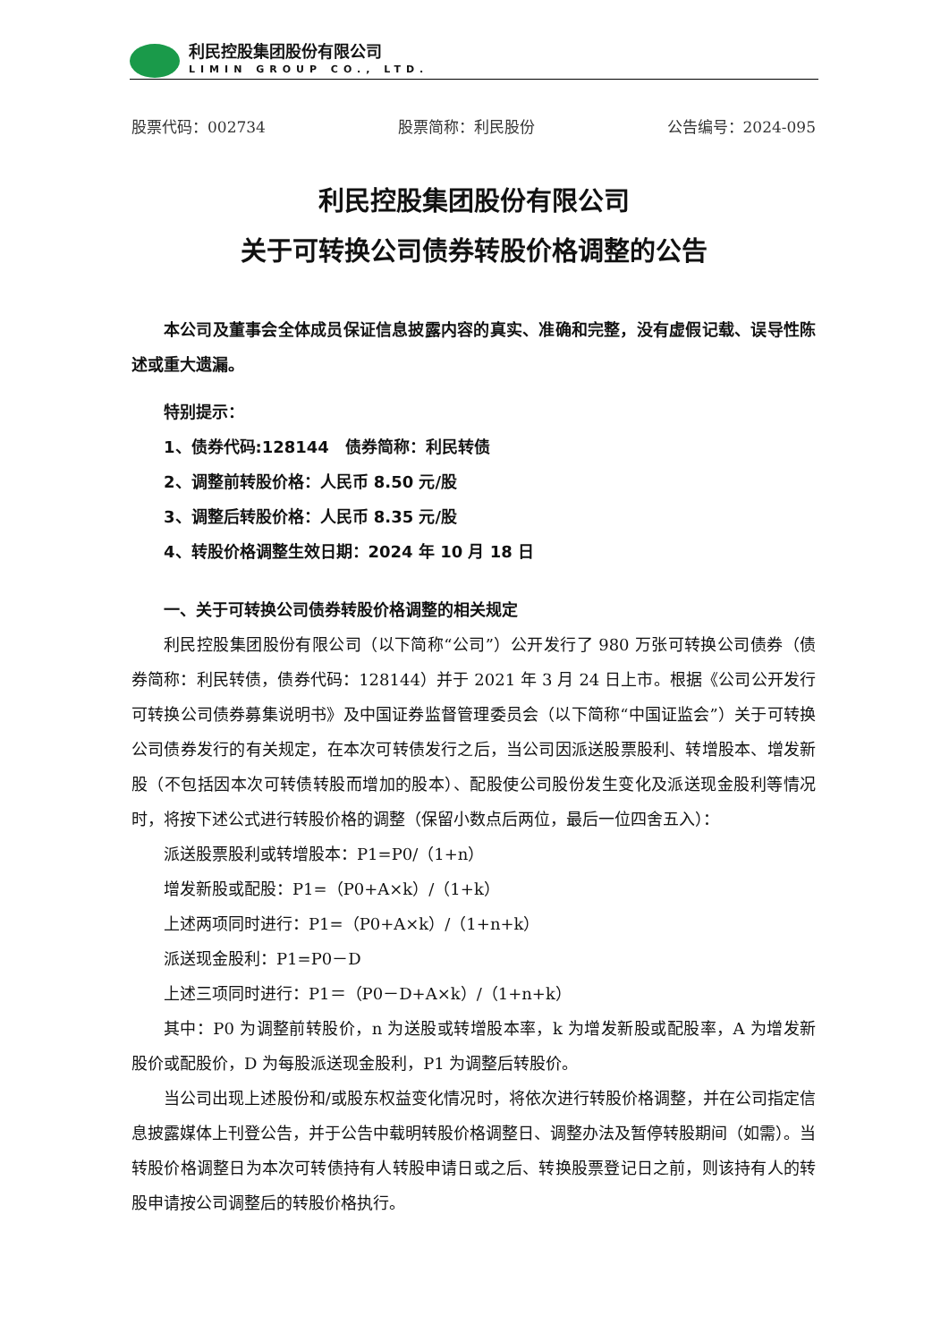利民控股集团股份有限公司
LIMIN GROUP CO., LTD.
股票代码：002734 股票简称：利民股份 公告编号：2024-095
利民控股集团股份有限公司
关于可转换公司债券转股价格调整的公告
本公司及董事会全体成员保证信息披露内容的真实、准确和完整，没有虚假记载、误导性陈述或重大遗漏。
特别提示：
1、债券代码:128144　债券简称：利民转债
2、调整前转股价格：人民币 8.50 元/股
3、调整后转股价格：人民币 8.35 元/股
4、转股价格调整生效日期：2024 年 10 月 18 日
一、关于可转换公司债券转股价格调整的相关规定
利民控股集团股份有限公司（以下简称“公司”）公开发行了 980 万张可转换公司债券（债券简称：利民转债，债券代码：128144）并于 2021 年 3 月 24 日上市。根据《公司公开发行可转换公司债券募集说明书》及中国证券监督管理委员会（以下简称“中国证监会”）关于可转换公司债券发行的有关规定，在本次可转债发行之后，当公司因派送股票股利、转增股本、增发新股（不包括因本次可转债转股而增加的股本）、配股使公司股份发生变化及派送现金股利等情况时，将按下述公式进行转股价格的调整（保留小数点后两位，最后一位四舍五入）：
派送股票股利或转增股本：P1=P0/（1+n）
增发新股或配股：P1=（P0+A×k）/（1+k）
上述两项同时进行：P1=（P0+A×k）/（1+n+k）
派送现金股利：P1=P0－D
上述三项同时进行：P1＝（P0－D+A×k）/（1+n+k）
其中：P0 为调整前转股价，n 为送股或转增股本率，k 为增发新股或配股率，A 为增发新股价或配股价，D 为每股派送现金股利，P1 为调整后转股价。
当公司出现上述股份和/或股东权益变化情况时，将依次进行转股价格调整，并在公司指定信息披露媒体上刊登公告，并于公告中载明转股价格调整日、调整办法及暂停转股期间（如需）。当转股价格调整日为本次可转债持有人转股申请日或之后、转换股票登记日之前，则该持有人的转股申请按公司调整后的转股价格执行。